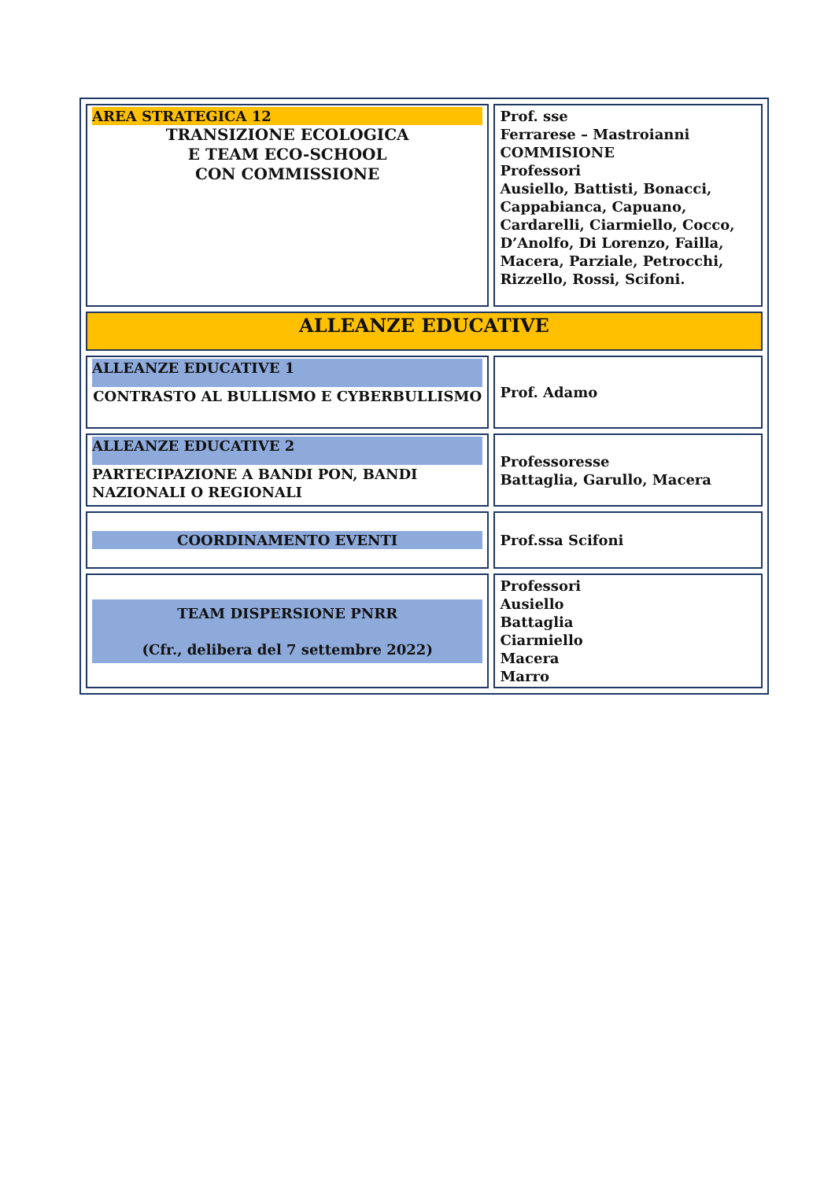| AREA STRATEGICA 12 TRANSIZIONE ECOLOGICA E TEAM ECO-SCHOOL CON COMMISSIONE | Prof. sse Ferrarese – Mastroianni COMMISIONE Professori Ausiello, Battisti, Bonacci, Cappabianca, Capuano, Cardarelli, Ciarmiello, Cocco, D’Anolfo, Di Lorenzo, Failla, Macera, Parziale, Petrocchi, Rizzello, Rossi, Scifoni. |
| ALLEANZE EDUCATIVE | |
| ALLEANZE EDUCATIVE 1 CONTRASTO AL BULLISMO E CYBERBULLISMO | Prof. Adamo |
| ALLEANZE EDUCATIVE 2 PARTECIPAZIONE A BANDI PON, BANDI NAZIONALI O REGIONALI | Professoresse Battaglia, Garullo, Macera |
| COORDINAMENTO EVENTI | Prof.ssa Scifoni |
| TEAM DISPERSIONE PNRR (Cfr., delibera del 7 settembre 2022) | Professori Ausiello Battaglia Ciarmiello Macera Marro |